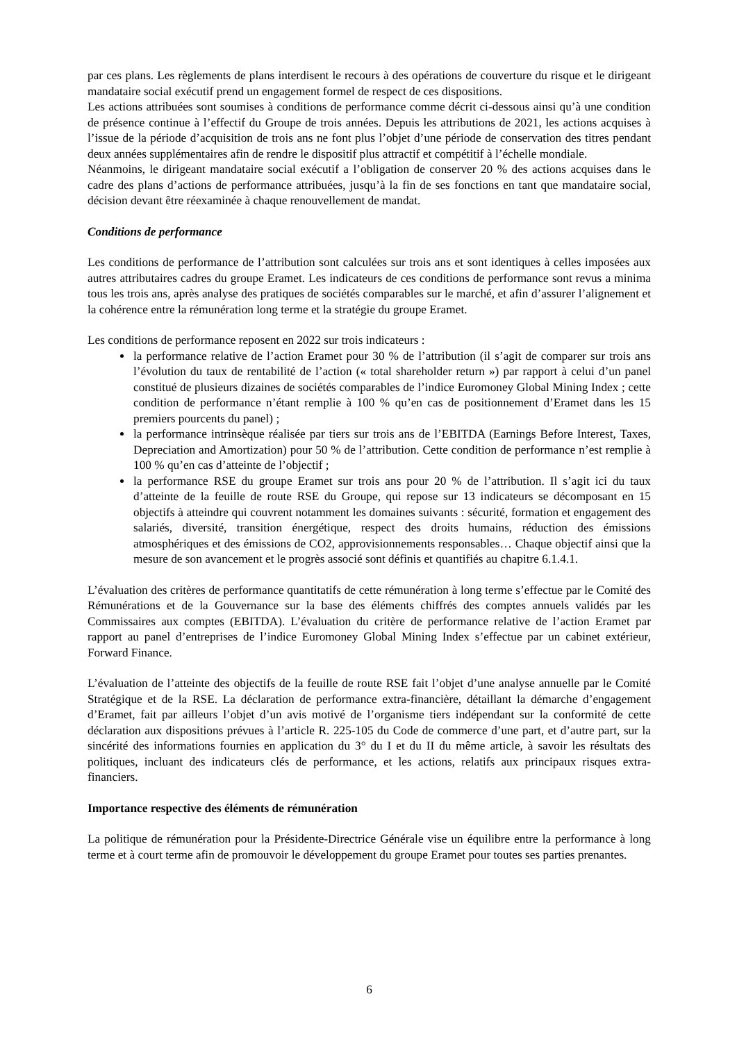par ces plans. Les règlements de plans interdisent le recours à des opérations de couverture du risque et le dirigeant mandataire social exécutif prend un engagement formel de respect de ces dispositions.
Les actions attribuées sont soumises à conditions de performance comme décrit ci-dessous ainsi qu’à une condition de présence continue à l’effectif du Groupe de trois années. Depuis les attributions de 2021, les actions acquises à l’issue de la période d’acquisition de trois ans ne font plus l’objet d’une période de conservation des titres pendant deux années supplémentaires afin de rendre le dispositif plus attractif et compétitif à l’échelle mondiale.
Néanmoins, le dirigeant mandataire social exécutif a l’obligation de conserver 20 % des actions acquises dans le cadre des plans d’actions de performance attribuées, jusqu’à la fin de ses fonctions en tant que mandataire social, décision devant être réexaminée à chaque renouvellement de mandat.
Conditions de performance
Les conditions de performance de l’attribution sont calculées sur trois ans et sont identiques à celles imposées aux autres attributaires cadres du groupe Eramet. Les indicateurs de ces conditions de performance sont revus a minima tous les trois ans, après analyse des pratiques de sociétés comparables sur le marché, et afin d’assurer l’alignement et la cohérence entre la rémunération long terme et la stratégie du groupe Eramet.
Les conditions de performance reposent en 2022 sur trois indicateurs :
la performance relative de l’action Eramet pour 30 % de l’attribution (il s’agit de comparer sur trois ans l’évolution du taux de rentabilité de l’action (« total shareholder return ») par rapport à celui d’un panel constitué de plusieurs dizaines de sociétés comparables de l’indice Euromoney Global Mining Index ; cette condition de performance n’étant remplie à 100 % qu’en cas de positionnement d’Eramet dans les 15 premiers pourcents du panel) ;
la performance intrinsèque réalisée par tiers sur trois ans de l’EBITDA (Earnings Before Interest, Taxes, Depreciation and Amortization) pour 50 % de l’attribution. Cette condition de performance n’est remplie à 100 % qu’en cas d’atteinte de l’objectif ;
la performance RSE du groupe Eramet sur trois ans pour 20 % de l’attribution. Il s’agit ici du taux d’atteinte de la feuille de route RSE du Groupe, qui repose sur 13 indicateurs se décomposant en 15 objectifs à atteindre qui couvrent notamment les domaines suivants : sécurité, formation et engagement des salariés, diversité, transition énergétique, respect des droits humains, réduction des émissions atmosphériques et des émissions de CO2, approvisionnements responsables… Chaque objectif ainsi que la mesure de son avancement et le progrès associé sont définis et quantifiés au chapitre 6.1.4.1.
L’évaluation des critères de performance quantitatifs de cette rémunération à long terme s’effectue par le Comité des Rémunérations et de la Gouvernance sur la base des éléments chiffrés des comptes annuels validés par les Commissaires aux comptes (EBITDA). L’évaluation du critère de performance relative de l’action Eramet par rapport au panel d’entreprises de l’indice Euromoney Global Mining Index s’effectue par un cabinet extérieur, Forward Finance.
L’évaluation de l’atteinte des objectifs de la feuille de route RSE fait l’objet d’une analyse annuelle par le Comité Stratégique et de la RSE. La déclaration de performance extra-financière, détaillant la démarche d’engagement d’Eramet, fait par ailleurs l’objet d’un avis motivé de l’organisme tiers indépendant sur la conformité de cette déclaration aux dispositions prévues à l’article R. 225-105 du Code de commerce d’une part, et d’autre part, sur la sincérité des informations fournies en application du 3° du I et du II du même article, à savoir les résultats des politiques, incluant des indicateurs clés de performance, et les actions, relatifs aux principaux risques extra-financiers.
Importance respective des éléments de rémunération
La politique de rémunération pour la Présidente-Directrice Générale vise un équilibre entre la performance à long terme et à court terme afin de promouvoir le développement du groupe Eramet pour toutes ses parties prenantes.
6